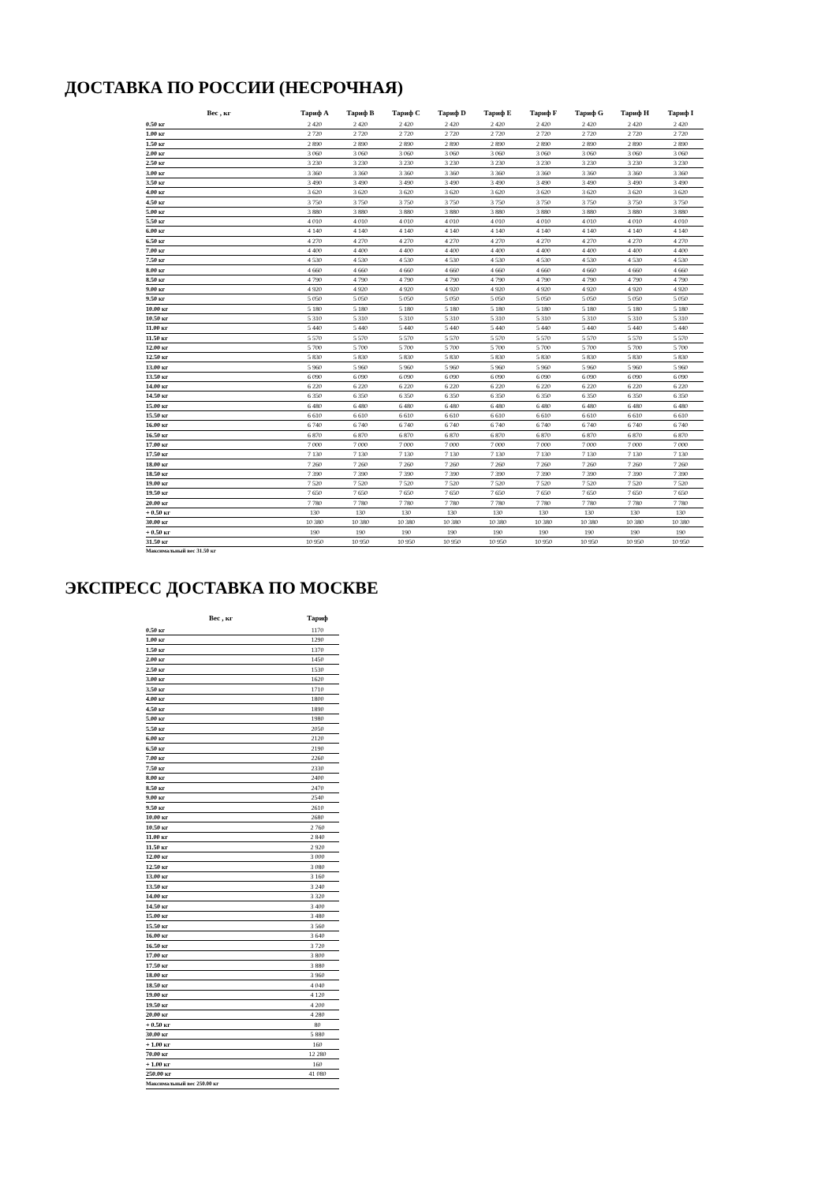ДОСТАВКА ПО РОССИИ (НЕСРОЧНАЯ)
| Вес , кг | Тариф A | Тариф B | Тариф C | Тариф D | Тариф E | Тариф F | Тариф G | Тариф H | Тариф I |
| --- | --- | --- | --- | --- | --- | --- | --- | --- | --- |
| 0.50 кг | 2 420 | 2 420 | 2 420 | 2 420 | 2 420 | 2 420 | 2 420 | 2 420 | 2 420 |
| 1.00 кг | 2 720 | 2 720 | 2 720 | 2 720 | 2 720 | 2 720 | 2 720 | 2 720 | 2 720 |
| 1.50 кг | 2 890 | 2 890 | 2 890 | 2 890 | 2 890 | 2 890 | 2 890 | 2 890 | 2 890 |
| 2.00 кг | 3 060 | 3 060 | 3 060 | 3 060 | 3 060 | 3 060 | 3 060 | 3 060 | 3 060 |
| 2.50 кг | 3 230 | 3 230 | 3 230 | 3 230 | 3 230 | 3 230 | 3 230 | 3 230 | 3 230 |
| 3.00 кг | 3 360 | 3 360 | 3 360 | 3 360 | 3 360 | 3 360 | 3 360 | 3 360 | 3 360 |
| 3.50 кг | 3 490 | 3 490 | 3 490 | 3 490 | 3 490 | 3 490 | 3 490 | 3 490 | 3 490 |
| 4.00 кг | 3 620 | 3 620 | 3 620 | 3 620 | 3 620 | 3 620 | 3 620 | 3 620 | 3 620 |
| 4.50 кг | 3 750 | 3 750 | 3 750 | 3 750 | 3 750 | 3 750 | 3 750 | 3 750 | 3 750 |
| 5.00 кг | 3 880 | 3 880 | 3 880 | 3 880 | 3 880 | 3 880 | 3 880 | 3 880 | 3 880 |
| 5.50 кг | 4 010 | 4 010 | 4 010 | 4 010 | 4 010 | 4 010 | 4 010 | 4 010 | 4 010 |
| 6.00 кг | 4 140 | 4 140 | 4 140 | 4 140 | 4 140 | 4 140 | 4 140 | 4 140 | 4 140 |
| 6.50 кг | 4 270 | 4 270 | 4 270 | 4 270 | 4 270 | 4 270 | 4 270 | 4 270 | 4 270 |
| 7.00 кг | 4 400 | 4 400 | 4 400 | 4 400 | 4 400 | 4 400 | 4 400 | 4 400 | 4 400 |
| 7.50 кг | 4 530 | 4 530 | 4 530 | 4 530 | 4 530 | 4 530 | 4 530 | 4 530 | 4 530 |
| 8.00 кг | 4 660 | 4 660 | 4 660 | 4 660 | 4 660 | 4 660 | 4 660 | 4 660 | 4 660 |
| 8.50 кг | 4 790 | 4 790 | 4 790 | 4 790 | 4 790 | 4 790 | 4 790 | 4 790 | 4 790 |
| 9.00 кг | 4 920 | 4 920 | 4 920 | 4 920 | 4 920 | 4 920 | 4 920 | 4 920 | 4 920 |
| 9.50 кг | 5 050 | 5 050 | 5 050 | 5 050 | 5 050 | 5 050 | 5 050 | 5 050 | 5 050 |
| 10.00 кг | 5 180 | 5 180 | 5 180 | 5 180 | 5 180 | 5 180 | 5 180 | 5 180 | 5 180 |
| 10.50 кг | 5 310 | 5 310 | 5 310 | 5 310 | 5 310 | 5 310 | 5 310 | 5 310 | 5 310 |
| 11.00 кг | 5 440 | 5 440 | 5 440 | 5 440 | 5 440 | 5 440 | 5 440 | 5 440 | 5 440 |
| 11.50 кг | 5 570 | 5 570 | 5 570 | 5 570 | 5 570 | 5 570 | 5 570 | 5 570 | 5 570 |
| 12.00 кг | 5 700 | 5 700 | 5 700 | 5 700 | 5 700 | 5 700 | 5 700 | 5 700 | 5 700 |
| 12.50 кг | 5 830 | 5 830 | 5 830 | 5 830 | 5 830 | 5 830 | 5 830 | 5 830 | 5 830 |
| 13.00 кг | 5 960 | 5 960 | 5 960 | 5 960 | 5 960 | 5 960 | 5 960 | 5 960 | 5 960 |
| 13.50 кг | 6 090 | 6 090 | 6 090 | 6 090 | 6 090 | 6 090 | 6 090 | 6 090 | 6 090 |
| 14.00 кг | 6 220 | 6 220 | 6 220 | 6 220 | 6 220 | 6 220 | 6 220 | 6 220 | 6 220 |
| 14.50 кг | 6 350 | 6 350 | 6 350 | 6 350 | 6 350 | 6 350 | 6 350 | 6 350 | 6 350 |
| 15.00 кг | 6 480 | 6 480 | 6 480 | 6 480 | 6 480 | 6 480 | 6 480 | 6 480 | 6 480 |
| 15.50 кг | 6 610 | 6 610 | 6 610 | 6 610 | 6 610 | 6 610 | 6 610 | 6 610 | 6 610 |
| 16.00 кг | 6 740 | 6 740 | 6 740 | 6 740 | 6 740 | 6 740 | 6 740 | 6 740 | 6 740 |
| 16.50 кг | 6 870 | 6 870 | 6 870 | 6 870 | 6 870 | 6 870 | 6 870 | 6 870 | 6 870 |
| 17.00 кг | 7 000 | 7 000 | 7 000 | 7 000 | 7 000 | 7 000 | 7 000 | 7 000 | 7 000 |
| 17.50 кг | 7 130 | 7 130 | 7 130 | 7 130 | 7 130 | 7 130 | 7 130 | 7 130 | 7 130 |
| 18.00 кг | 7 260 | 7 260 | 7 260 | 7 260 | 7 260 | 7 260 | 7 260 | 7 260 | 7 260 |
| 18.50 кг | 7 390 | 7 390 | 7 390 | 7 390 | 7 390 | 7 390 | 7 390 | 7 390 | 7 390 |
| 19.00 кг | 7 520 | 7 520 | 7 520 | 7 520 | 7 520 | 7 520 | 7 520 | 7 520 | 7 520 |
| 19.50 кг | 7 650 | 7 650 | 7 650 | 7 650 | 7 650 | 7 650 | 7 650 | 7 650 | 7 650 |
| 20.00 кг | 7 780 | 7 780 | 7 780 | 7 780 | 7 780 | 7 780 | 7 780 | 7 780 | 7 780 |
| + 0.50 кг | 130 | 130 | 130 | 130 | 130 | 130 | 130 | 130 | 130 |
| 30.00 кг | 10 380 | 10 380 | 10 380 | 10 380 | 10 380 | 10 380 | 10 380 | 10 380 | 10 380 |
| + 0.50 кг | 190 | 190 | 190 | 190 | 190 | 190 | 190 | 190 | 190 |
| 31.50 кг | 10 950 | 10 950 | 10 950 | 10 950 | 10 950 | 10 950 | 10 950 | 10 950 | 10 950 |
| Максимальный вес 31.50 кг | | | | | | | | | |
ЭКСПРЕСС ДОСТАВКА ПО МОСКВЕ
| Вес , кг | Тариф |
| --- | --- |
| 0.50 кг | 1170 |
| 1.00 кг | 1290 |
| 1.50 кг | 1370 |
| 2.00 кг | 1450 |
| 2.50 кг | 1530 |
| 3.00 кг | 1620 |
| 3.50 кг | 1710 |
| 4.00 кг | 1800 |
| 4.50 кг | 1890 |
| 5.00 кг | 1980 |
| 5.50 кг | 2050 |
| 6.00 кг | 2120 |
| 6.50 кг | 2190 |
| 7.00 кг | 2260 |
| 7.50 кг | 2330 |
| 8.00 кг | 2400 |
| 8.50 кг | 2470 |
| 9.00 кг | 2540 |
| 9.50 кг | 2610 |
| 10.00 кг | 2680 |
| 10.50 кг | 2 760 |
| 11.00 кг | 2 840 |
| 11.50 кг | 2 920 |
| 12.00 кг | 3 000 |
| 12.50 кг | 3 080 |
| 13.00 кг | 3 160 |
| 13.50 кг | 3 240 |
| 14.00 кг | 3 320 |
| 14.50 кг | 3 400 |
| 15.00 кг | 3 480 |
| 15.50 кг | 3 560 |
| 16.00 кг | 3 640 |
| 16.50 кг | 3 720 |
| 17.00 кг | 3 800 |
| 17.50 кг | 3 880 |
| 18.00 кг | 3 960 |
| 18.50 кг | 4 040 |
| 19.00 кг | 4 120 |
| 19.50 кг | 4 200 |
| 20.00 кг | 4 280 |
| + 0.50 кг | 80 |
| 30.00 кг | 5 880 |
| + 1.00 кг | 160 |
| 70.00 кг | 12 280 |
| + 1.00 кг | 160 |
| 250.00 кг | 41 080 |
| Максимальный вес 250.00 кг | |